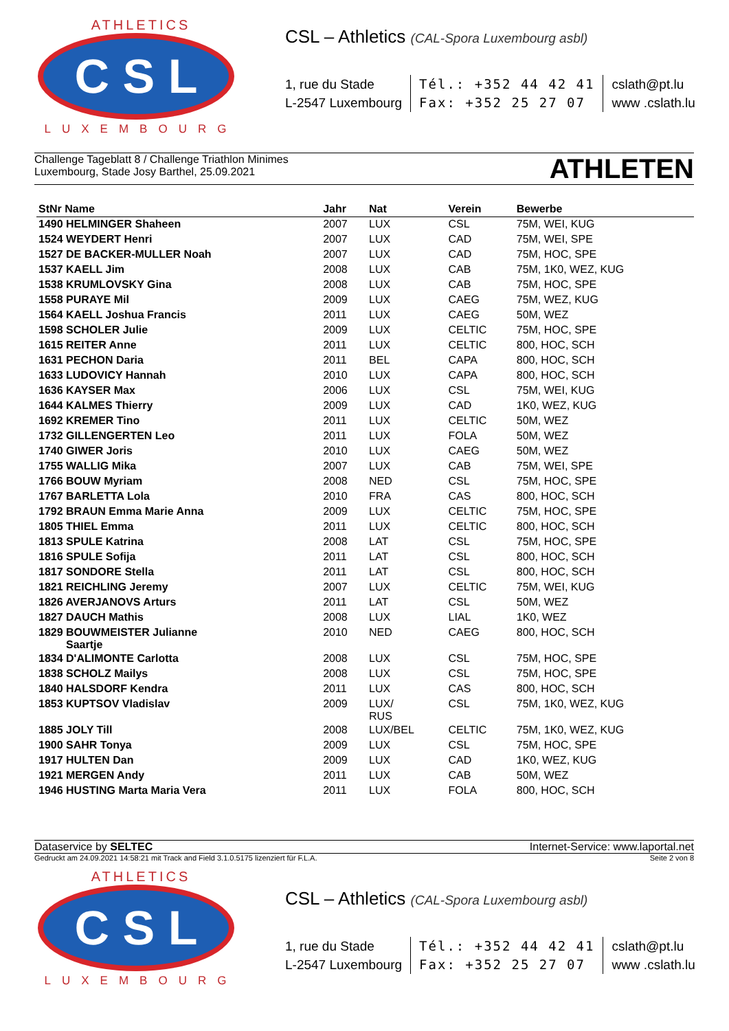ATHLETICS
C S L
LUXEMBOURG
CSL – Athletics (CAL-Spora Luxembourg asbl)
1, rue du Stade
L-2547 Luxembourg
Tél.: +352 44 42 41
Fax: +352 25 27 07
cslath@pt.lu
www .cslath.lu
Challenge Tageblatt 8 / Challenge Triathlon Minimes
Luxembourg, Stade Josy Barthel, 25.09.2021
ATHLETEN
| StNr Name | Jahr | Nat | Verein | Bewerbe |
| --- | --- | --- | --- | --- |
| 1490 HELMINGER Shaheen | 2007 | LUX | CSL | 75M, WEI, KUG |
| 1524 WEYDERT Henri | 2007 | LUX | CAD | 75M, WEI, SPE |
| 1527 DE BACKER-MULLER Noah | 2007 | LUX | CAD | 75M, HOC, SPE |
| 1537 KAELL Jim | 2008 | LUX | CAB | 75M, 1K0, WEZ, KUG |
| 1538 KRUMLOVSKY Gina | 2008 | LUX | CAB | 75M, HOC, SPE |
| 1558 PURAYE Mil | 2009 | LUX | CAEG | 75M, WEZ, KUG |
| 1564 KAELL Joshua Francis | 2011 | LUX | CAEG | 50M, WEZ |
| 1598 SCHOLER Julie | 2009 | LUX | CELTIC | 75M, HOC, SPE |
| 1615 REITER Anne | 2011 | LUX | CELTIC | 800, HOC, SCH |
| 1631 PECHON Daria | 2011 | BEL | CAPA | 800, HOC, SCH |
| 1633 LUDOVICY Hannah | 2010 | LUX | CAPA | 800, HOC, SCH |
| 1636 KAYSER Max | 2006 | LUX | CSL | 75M, WEI, KUG |
| 1644 KALMES Thierry | 2009 | LUX | CAD | 1K0, WEZ, KUG |
| 1692 KREMER Tino | 2011 | LUX | CELTIC | 50M, WEZ |
| 1732 GILLENGERTEN Leo | 2011 | LUX | FOLA | 50M, WEZ |
| 1740 GIWER Joris | 2010 | LUX | CAEG | 50M, WEZ |
| 1755 WALLIG Mika | 2007 | LUX | CAB | 75M, WEI, SPE |
| 1766 BOUW Myriam | 2008 | NED | CSL | 75M, HOC, SPE |
| 1767 BARLETTA Lola | 2010 | FRA | CAS | 800, HOC, SCH |
| 1792 BRAUN Emma Marie Anna | 2009 | LUX | CELTIC | 75M, HOC, SPE |
| 1805 THIEL Emma | 2011 | LUX | CELTIC | 800, HOC, SCH |
| 1813 SPULE Katrina | 2008 | LAT | CSL | 75M, HOC, SPE |
| 1816 SPULE Sofija | 2011 | LAT | CSL | 800, HOC, SCH |
| 1817 SONDORE Stella | 2011 | LAT | CSL | 800, HOC, SCH |
| 1821 REICHLING Jeremy | 2007 | LUX | CELTIC | 75M, WEI, KUG |
| 1826 AVERJANOVS Arturs | 2011 | LAT | CSL | 50M, WEZ |
| 1827 DAUCH Mathis | 2008 | LUX | LIAL | 1K0, WEZ |
| 1829 BOUWMEISTER Julianne Saartje | 2010 | NED | CAEG | 800, HOC, SCH |
| 1834 D'ALIMONTE Carlotta | 2008 | LUX | CSL | 75M, HOC, SPE |
| 1838 SCHOLZ Mailys | 2008 | LUX | CSL | 75M, HOC, SPE |
| 1840 HALSDORF Kendra | 2011 | LUX | CAS | 800, HOC, SCH |
| 1853 KUPTSOV Vladislav | 2009 | LUX/ RUS | CSL | 75M, 1K0, WEZ, KUG |
| 1885 JOLY Till | 2008 | LUX/BEL | CELTIC | 75M, 1K0, WEZ, KUG |
| 1900 SAHR Tonya | 2009 | LUX | CSL | 75M, HOC, SPE |
| 1917 HULTEN Dan | 2009 | LUX | CAD | 1K0, WEZ, KUG |
| 1921 MERGEN Andy | 2011 | LUX | CAB | 50M, WEZ |
| 1946 HUSTING Marta Maria Vera | 2011 | LUX | FOLA | 800, HOC, SCH |
Dataservice by SELTEC Internet-Service: www.laportal.net
Gedruckt am 24.09.2021 14:58:21 mit Track and Field 3.1.0.5175 lizenziert für F.L.A. Seite 2 von 8
ATHLETICS
C S L
LUXEMBOURG
CSL – Athletics (CAL-Spora Luxembourg asbl)
1, rue du Stade
L-2547 Luxembourg
Tél.: +352 44 42 41
Fax: +352 25 27 07
cslath@pt.lu
www .cslath.lu